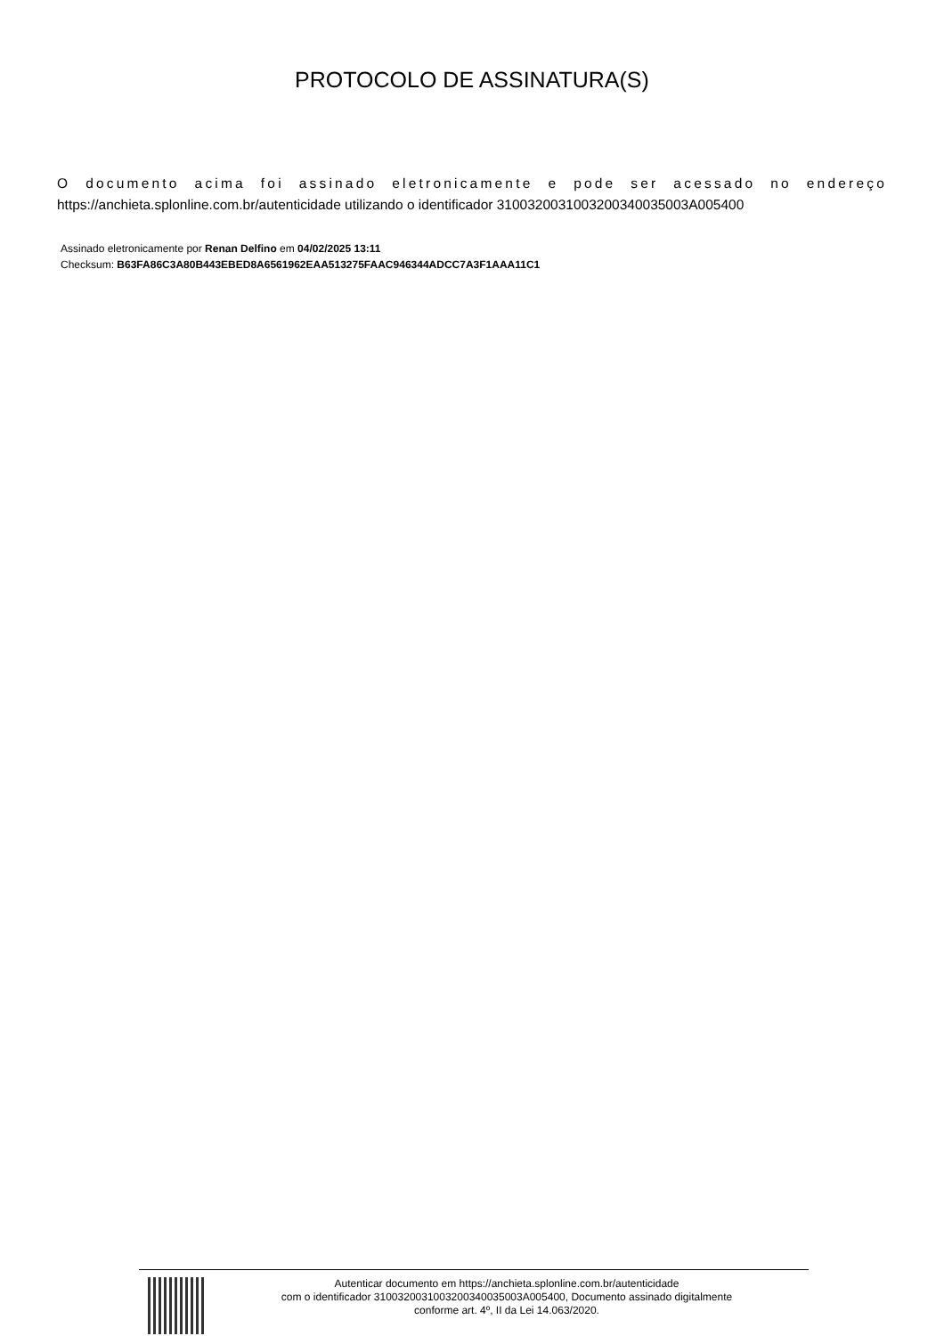PROTOCOLO DE ASSINATURA(S)
O documento acima foi assinado eletronicamente e pode ser acessado no endereço
https://anchieta.splonline.com.br/autenticidade utilizando o identificador 310032003100320034003500​3A005400
Assinado eletronicamente por Renan Delfino em 04/02/2025 13:11
Checksum: B63FA86C3A80B443EBED8A6561962EAA513275FAAC946344ADCC7A3F1AAA11C1
Autenticar documento em https://anchieta.splonline.com.br/autenticidade
com o identificador 310032003100320034003500​3A005400, Documento assinado digitalmente
conforme art. 4º, II da Lei 14.063/2020.